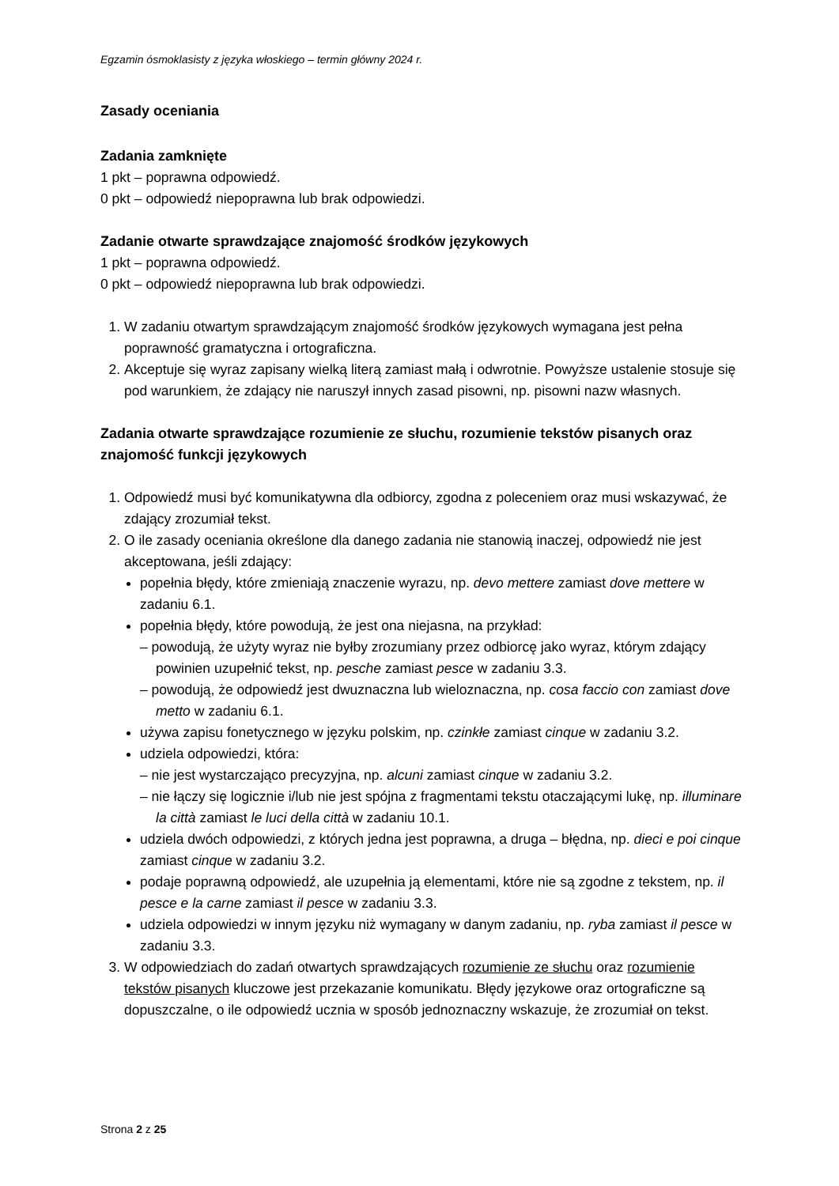Egzamin ósmoklasisty z języka włoskiego – termin główny 2024 r.
Zasady oceniania
Zadania zamknięte
1 pkt – poprawna odpowiedź.
0 pkt – odpowiedź niepoprawna lub brak odpowiedzi.
Zadanie otwarte sprawdzające znajomość środków językowych
1 pkt – poprawna odpowiedź.
0 pkt – odpowiedź niepoprawna lub brak odpowiedzi.
1. W zadaniu otwartym sprawdzającym znajomość środków językowych wymagana jest pełna poprawność gramatyczna i ortograficzna.
2. Akceptuje się wyraz zapisany wielką literą zamiast małą i odwrotnie. Powyższe ustalenie stosuje się pod warunkiem, że zdający nie naruszył innych zasad pisowni, np. pisowni nazw własnych.
Zadania otwarte sprawdzające rozumienie ze słuchu, rozumienie tekstów pisanych oraz znajomość funkcji językowych
1. Odpowiedź musi być komunikatywna dla odbiorcy, zgodna z poleceniem oraz musi wskazywać, że zdający zrozumiał tekst.
2. O ile zasady oceniania określone dla danego zadania nie stanowią inaczej, odpowiedź nie jest akceptowana, jeśli zdający:
popełnia błędy, które zmieniają znaczenie wyrazu, np. devo mettere zamiast dove mettere w zadaniu 6.1.
popełnia błędy, które powodują, że jest ona niejasna, na przykład:
– powodują, że użyty wyraz nie byłby zrozumiany przez odbiorcę jako wyraz, którym zdający powinien uzupełnić tekst, np. pesche zamiast pesce w zadaniu 3.3.
– powodują, że odpowiedź jest dwuznaczna lub wieloznaczna, np. cosa faccio con zamiast dove metto w zadaniu 6.1.
używa zapisu fonetycznego w języku polskim, np. czinkłe zamiast cinque w zadaniu 3.2.
udziela odpowiedzi, która:
– nie jest wystarczająco precyzyjna, np. alcuni zamiast cinque w zadaniu 3.2.
– nie łączy się logicznie i/lub nie jest spójna z fragmentami tekstu otaczającymi lukę, np. illuminare la città zamiast le luci della città w zadaniu 10.1.
udziela dwóch odpowiedzi, z których jedna jest poprawna, a druga – błędna, np. dieci e poi cinque zamiast cinque w zadaniu 3.2.
podaje poprawną odpowiedź, ale uzupełnia ją elementami, które nie są zgodne z tekstem, np. il pesce e la carne zamiast il pesce w zadaniu 3.3.
udziela odpowiedzi w innym języku niż wymagany w danym zadaniu, np. ryba zamiast il pesce w zadaniu 3.3.
3. W odpowiedziach do zadań otwartych sprawdzających rozumienie ze słuchu oraz rozumienie tekstów pisanych kluczowe jest przekazanie komunikatu. Błędy językowe oraz ortograficzne są dopuszczalne, o ile odpowiedź ucznia w sposób jednoznaczny wskazuje, że zrozumiał on tekst.
Strona 2 z 25